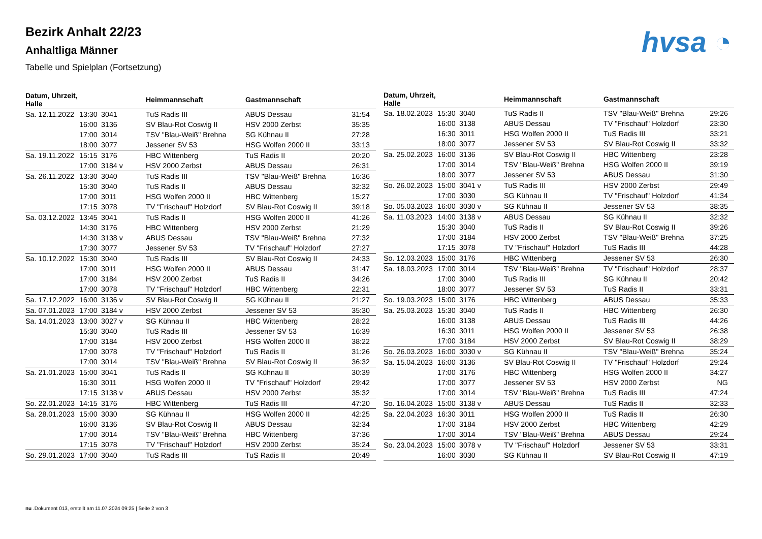Bezirk Anhalt 22/23
Anhaltliga Männer
Tabelle und Spielplan (Fortsetzung)
hvsa ◔
| Datum, Uhrzeit, Halle | | | Heimmannschaft | Gastmannschaft | |
| --- | --- | --- | --- | --- | --- |
| Sa. 12.11.2022 | 13:30 | 3041 | TuS Radis III | ABUS Dessau | 31:54 |
| | 16:00 | 3136 | SV Blau-Rot Coswig II | HSV 2000 Zerbst | 35:35 |
| | 17:00 | 3014 | TSV "Blau-Weiß" Brehna | SG Kühnau II | 27:28 |
| | 18:00 | 3077 | Jessener SV 53 | HSG Wolfen 2000 II | 33:13 |
| Sa. 19.11.2022 | 15:15 | 3176 | HBC Wittenberg | TuS Radis II | 20:20 |
| | 17:00 | 3184 v | HSV 2000 Zerbst | ABUS Dessau | 26:31 |
| Sa. 26.11.2022 | 13:30 | 3040 | TuS Radis III | TSV "Blau-Weiß" Brehna | 16:36 |
| | 15:30 | 3040 | TuS Radis II | ABUS Dessau | 32:32 |
| | 17:00 | 3011 | HSG Wolfen 2000 II | HBC Wittenberg | 15:27 |
| | 17:15 | 3078 | TV "Frischauf" Holzdorf | SV Blau-Rot Coswig II | 39:18 |
| Sa. 03.12.2022 | 13:45 | 3041 | TuS Radis II | HSG Wolfen 2000 II | 41:26 |
| | 14:30 | 3176 | HBC Wittenberg | HSV 2000 Zerbst | 21:29 |
| | 14:30 | 3138 v | ABUS Dessau | TSV "Blau-Weiß" Brehna | 27:32 |
| | 17:30 | 3077 | Jessener SV 53 | TV "Frischauf" Holzdorf | 27:27 |
| Sa. 10.12.2022 | 15:30 | 3040 | TuS Radis III | SV Blau-Rot Coswig II | 24:33 |
| | 17:00 | 3011 | HSG Wolfen 2000 II | ABUS Dessau | 31:47 |
| | 17:00 | 3184 | HSV 2000 Zerbst | TuS Radis II | 34:26 |
| | 17:00 | 3078 | TV "Frischauf" Holzdorf | HBC Wittenberg | 22:31 |
| Sa. 17.12.2022 | 16:00 | 3136 v | SV Blau-Rot Coswig II | SG Kühnau II | 21:27 |
| Sa. 07.01.2023 | 17:00 | 3184 v | HSV 2000 Zerbst | Jessener SV 53 | 35:30 |
| Sa. 14.01.2023 | 13:00 | 3027 v | SG Kühnau II | HBC Wittenberg | 28:22 |
| | 15:30 | 3040 | TuS Radis III | Jessener SV 53 | 16:39 |
| | 17:00 | 3184 | HSV 2000 Zerbst | HSG Wolfen 2000 II | 38:22 |
| | 17:00 | 3078 | TV "Frischauf" Holzdorf | TuS Radis II | 31:26 |
| | 17:00 | 3014 | TSV "Blau-Weiß" Brehna | SV Blau-Rot Coswig II | 36:32 |
| Sa. 21.01.2023 | 15:00 | 3041 | TuS Radis II | SG Kühnau II | 30:39 |
| | 16:30 | 3011 | HSG Wolfen 2000 II | TV "Frischauf" Holzdorf | 29:42 |
| | 17:15 | 3138 v | ABUS Dessau | HSV 2000 Zerbst | 35:32 |
| So. 22.01.2023 | 14:15 | 3176 | HBC Wittenberg | TuS Radis III | 47:20 |
| Sa. 28.01.2023 | 15:00 | 3030 | SG Kühnau II | HSG Wolfen 2000 II | 42:25 |
| | 16:00 | 3136 | SV Blau-Rot Coswig II | ABUS Dessau | 32:34 |
| | 17:00 | 3014 | TSV "Blau-Weiß" Brehna | HBC Wittenberg | 37:36 |
| | 17:15 | 3078 | TV "Frischauf" Holzdorf | HSV 2000 Zerbst | 35:24 |
| So. 29.01.2023 | 17:00 | 3040 | TuS Radis III | TuS Radis II | 20:49 |
| Datum, Uhrzeit, Halle | | | Heimmannschaft | Gastmannschaft | |
| --- | --- | --- | --- | --- | --- |
| Sa. 18.02.2023 | 15:30 | 3040 | TuS Radis II | TSV "Blau-Weiß" Brehna | 29:26 |
| | 16:00 | 3138 | ABUS Dessau | TV "Frischauf" Holzdorf | 23:30 |
| | 16:30 | 3011 | HSG Wolfen 2000 II | TuS Radis III | 33:21 |
| | 18:00 | 3077 | Jessener SV 53 | SV Blau-Rot Coswig II | 33:32 |
| Sa. 25.02.2023 | 16:00 | 3136 | SV Blau-Rot Coswig II | HBC Wittenberg | 23:28 |
| | 17:00 | 3014 | TSV "Blau-Weiß" Brehna | HSG Wolfen 2000 II | 39:19 |
| | 18:00 | 3077 | Jessener SV 53 | ABUS Dessau | 31:30 |
| So. 26.02.2023 | 15:00 | 3041 v | TuS Radis III | HSV 2000 Zerbst | 29:49 |
| | 17:00 | 3030 | SG Kühnau II | TV "Frischauf" Holzdorf | 41:34 |
| So. 05.03.2023 | 16:00 | 3030 v | SG Kühnau II | Jessener SV 53 | 38:35 |
| Sa. 11.03.2023 | 14:00 | 3138 v | ABUS Dessau | SG Kühnau II | 32:32 |
| | 15:30 | 3040 | TuS Radis II | SV Blau-Rot Coswig II | 39:26 |
| | 17:00 | 3184 | HSV 2000 Zerbst | TSV "Blau-Weiß" Brehna | 37:25 |
| | 17:15 | 3078 | TV "Frischauf" Holzdorf | TuS Radis III | 44:28 |
| So. 12.03.2023 | 15:00 | 3176 | HBC Wittenberg | Jessener SV 53 | 26:30 |
| Sa. 18.03.2023 | 17:00 | 3014 | TSV "Blau-Weiß" Brehna | TV "Frischauf" Holzdorf | 28:37 |
| | 17:00 | 3040 | TuS Radis III | SG Kühnau II | 20:42 |
| | 18:00 | 3077 | Jessener SV 53 | TuS Radis II | 33:31 |
| So. 19.03.2023 | 15:00 | 3176 | HBC Wittenberg | ABUS Dessau | 35:33 |
| Sa. 25.03.2023 | 15:30 | 3040 | TuS Radis II | HBC Wittenberg | 26:30 |
| | 16:00 | 3138 | ABUS Dessau | TuS Radis III | 44:26 |
| | 16:30 | 3011 | HSG Wolfen 2000 II | Jessener SV 53 | 26:38 |
| | 17:00 | 3184 | HSV 2000 Zerbst | SV Blau-Rot Coswig II | 38:29 |
| So. 26.03.2023 | 16:00 | 3030 v | SG Kühnau II | TSV "Blau-Weiß" Brehna | 35:24 |
| Sa. 15.04.2023 | 16:00 | 3136 | SV Blau-Rot Coswig II | TV "Frischauf" Holzdorf | 29:24 |
| | 17:00 | 3176 | HBC Wittenberg | HSG Wolfen 2000 II | 34:27 |
| | 17:00 | 3077 | Jessener SV 53 | HSV 2000 Zerbst | NG |
| | 17:00 | 3014 | TSV "Blau-Weiß" Brehna | TuS Radis III | 47:24 |
| So. 16.04.2023 | 15:00 | 3138 v | ABUS Dessau | TuS Radis II | 32:33 |
| Sa. 22.04.2023 | 16:30 | 3011 | HSG Wolfen 2000 II | TuS Radis II | 26:30 |
| | 17:00 | 3184 | HSV 2000 Zerbst | HBC Wittenberg | 42:29 |
| | 17:00 | 3014 | TSV "Blau-Weiß" Brehna | ABUS Dessau | 29:24 |
| So. 23.04.2023 | 15:00 | 3078 v | TV "Frischauf" Holzdorf | Jessener SV 53 | 33:31 |
| | 16:00 | 3030 | SG Kühnau II | SV Blau-Rot Coswig II | 47:19 |
nu .Dokument 013, erstellt am 11.07.2024 09:25 | Seite 2 von 3